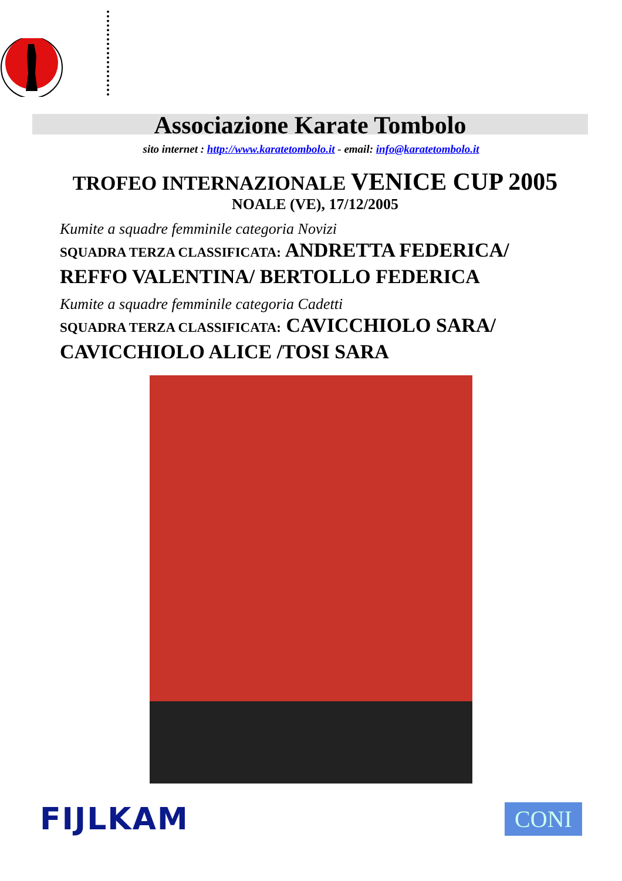Associazione Karate Tombolo
sito internet : http://www.karatetombolo.it - email: info@karatetombolo.it
TROFEO INTERNAZIONALE VENICE CUP 2005
NOALE (VE), 17/12/2005
Kumite a squadre femminile categoria Novizi
SQUADRA TERZA CLASSIFICATA: ANDRETTA FEDERICA/ REFFO VALENTINA/ BERTOLLO FEDERICA
Kumite a squadre femminile categoria Cadetti
SQUADRA TERZA CLASSIFICATA: CAVICCHIOLO SARA/ CAVICCHIOLO ALICE /TOSI SARA
FIJLKAM
CONI